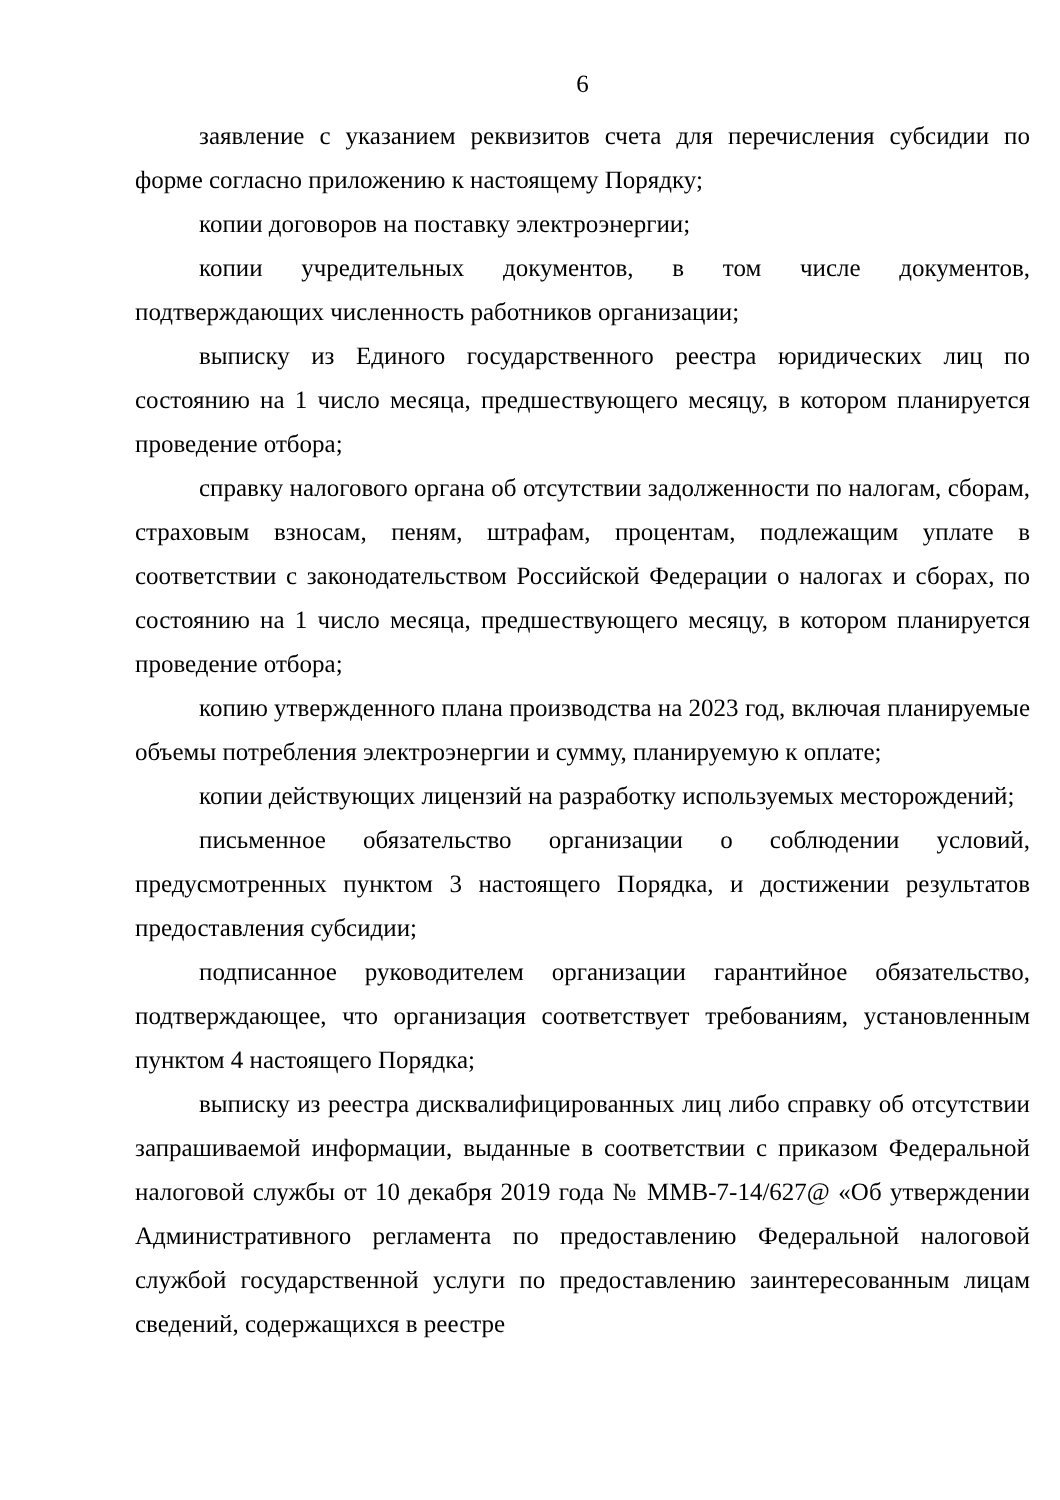6
заявление с указанием реквизитов счета для перечисления субсидии по форме согласно приложению к настоящему Порядку;
копии договоров на поставку электроэнергии;
копии учредительных документов, в том числе документов, подтверждающих численность работников организации;
выписку из Единого государственного реестра юридических лиц по состоянию на 1 число месяца, предшествующего месяцу, в котором планируется проведение отбора;
справку налогового органа об отсутствии задолженности по налогам, сборам, страховым взносам, пеням, штрафам, процентам, подлежащим уплате в соответствии с законодательством Российской Федерации о налогах и сборах, по состоянию на 1 число месяца, предшествующего месяцу, в котором планируется проведение отбора;
копию утвержденного плана производства на 2023 год, включая планируемые объемы потребления электроэнергии и сумму, планируемую к оплате;
копии действующих лицензий на разработку используемых месторождений;
письменное обязательство организации о соблюдении условий, предусмотренных пунктом 3 настоящего Порядка, и достижении результатов предоставления субсидии;
подписанное руководителем организации гарантийное обязательство, подтверждающее, что организация соответствует требованиям, установленным пунктом 4 настоящего Порядка;
выписку из реестра дисквалифицированных лиц либо справку об отсутствии запрашиваемой информации, выданные в соответствии с приказом Федеральной налоговой службы от 10 декабря 2019 года № ММВ-7-14/627@ «Об утверждении Административного регламента по предоставлению Федеральной налоговой службой государственной услуги по предоставлению заинтересованным лицам сведений, содержащихся в реестре